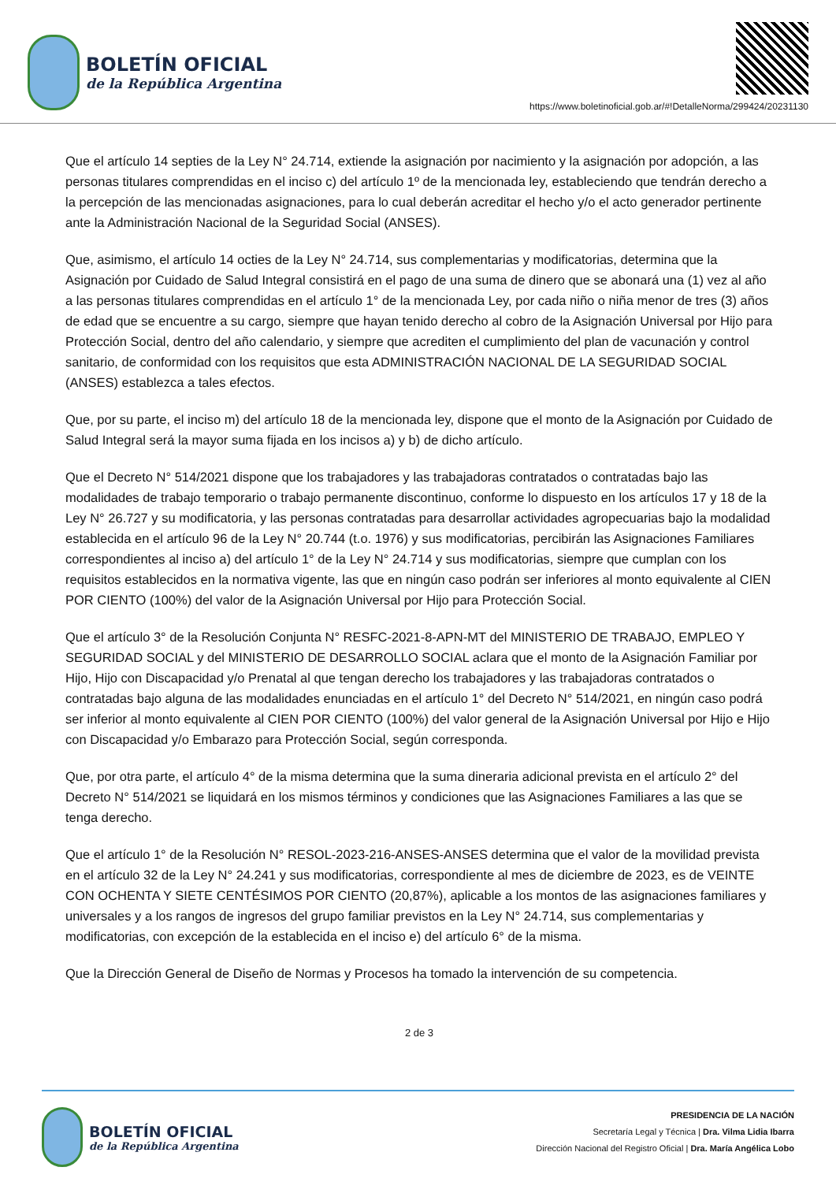BOLETÍN OFICIAL
de la República Argentina
https://www.boletinoficial.gob.ar/#!DetalleNorma/299424/20231130
Que el artículo 14 septies de la Ley N° 24.714, extiende la asignación por nacimiento y la asignación por adopción, a las personas titulares comprendidas en el inciso c) del artículo 1º de la mencionada ley, estableciendo que tendrán derecho a la percepción de las mencionadas asignaciones, para lo cual deberán acreditar el hecho y/o el acto generador pertinente ante la Administración Nacional de la Seguridad Social (ANSES).
Que, asimismo, el artículo 14 octies de la Ley N° 24.714, sus complementarias y modificatorias, determina que la Asignación por Cuidado de Salud Integral consistirá en el pago de una suma de dinero que se abonará una (1) vez al año a las personas titulares comprendidas en el artículo 1° de la mencionada Ley, por cada niño o niña menor de tres (3) años de edad que se encuentre a su cargo, siempre que hayan tenido derecho al cobro de la Asignación Universal por Hijo para Protección Social, dentro del año calendario, y siempre que acrediten el cumplimiento del plan de vacunación y control sanitario, de conformidad con los requisitos que esta ADMINISTRACIÓN NACIONAL DE LA SEGURIDAD SOCIAL (ANSES) establezca a tales efectos.
Que, por su parte, el inciso m) del artículo 18 de la mencionada ley, dispone que el monto de la Asignación por Cuidado de Salud Integral será la mayor suma fijada en los incisos a) y b) de dicho artículo.
Que el Decreto N° 514/2021 dispone que los trabajadores y las trabajadoras contratados o contratadas bajo las modalidades de trabajo temporario o trabajo permanente discontinuo, conforme lo dispuesto en los artículos 17 y 18 de la Ley N° 26.727 y su modificatoria, y las personas contratadas para desarrollar actividades agropecuarias bajo la modalidad establecida en el artículo 96 de la Ley N° 20.744 (t.o. 1976) y sus modificatorias, percibirán las Asignaciones Familiares correspondientes al inciso a) del artículo 1° de la Ley N° 24.714 y sus modificatorias, siempre que cumplan con los requisitos establecidos en la normativa vigente, las que en ningún caso podrán ser inferiores al monto equivalente al CIEN POR CIENTO (100%) del valor de la Asignación Universal por Hijo para Protección Social.
Que el artículo 3° de la Resolución Conjunta N° RESFC-2021-8-APN-MT del MINISTERIO DE TRABAJO, EMPLEO Y SEGURIDAD SOCIAL y del MINISTERIO DE DESARROLLO SOCIAL aclara que el monto de la Asignación Familiar por Hijo, Hijo con Discapacidad y/o Prenatal al que tengan derecho los trabajadores y las trabajadoras contratados o contratadas bajo alguna de las modalidades enunciadas en el artículo 1° del Decreto N° 514/2021, en ningún caso podrá ser inferior al monto equivalente al CIEN POR CIENTO (100%) del valor general de la Asignación Universal por Hijo e Hijo con Discapacidad y/o Embarazo para Protección Social, según corresponda.
Que, por otra parte, el artículo 4° de la misma determina que la suma dineraria adicional prevista en el artículo 2° del Decreto N° 514/2021 se liquidará en los mismos términos y condiciones que las Asignaciones Familiares a las que se tenga derecho.
Que el artículo 1° de la Resolución N° RESOL-2023-216-ANSES-ANSES determina que el valor de la movilidad prevista en el artículo 32 de la Ley N° 24.241 y sus modificatorias, correspondiente al mes de diciembre de 2023, es de VEINTE CON OCHENTA Y SIETE CENTÉSIMOS POR CIENTO (20,87%), aplicable a los montos de las asignaciones familiares y universales y a los rangos de ingresos del grupo familiar previstos en la Ley N° 24.714, sus complementarias y modificatorias, con excepción de la establecida en el inciso e) del artículo 6° de la misma.
Que la Dirección General de Diseño de Normas y Procesos ha tomado la intervención de su competencia.
2 de 3
BOLETÍN OFICIAL
de la República Argentina
PRESIDENCIA DE LA NACIÓN
Secretaría Legal y Técnica | Dra. Vilma Lidia Ibarra
Dirección Nacional del Registro Oficial | Dra. María Angélica Lobo